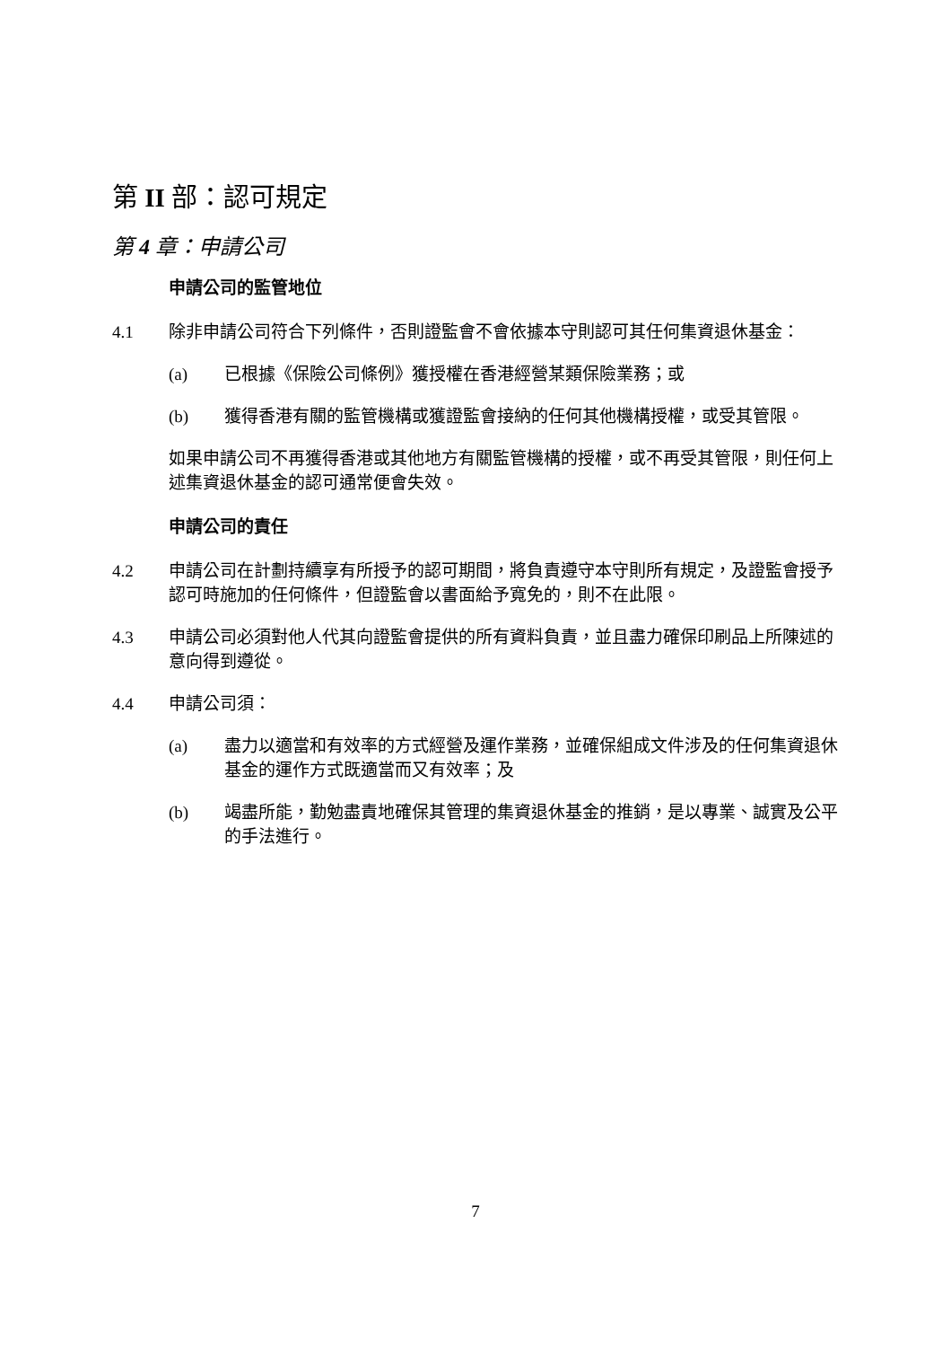第 II 部：認可規定
第 4 章：申請公司
申請公司的監管地位
4.1 除非申請公司符合下列條件，否則證監會不會依據本守則認可其任何集資退休基金：
(a) 已根據《保險公司條例》獲授權在香港經營某類保險業務；或
(b) 獲得香港有關的監管機構或獲證監會接納的任何其他機構授權，或受其管限。
如果申請公司不再獲得香港或其他地方有關監管機構的授權，或不再受其管限，則任何上述集資退休基金的認可通常便會失效。
申請公司的責任
4.2 申請公司在計劃持續享有所授予的認可期間，將負責遵守本守則所有規定，及證監會授予認可時施加的任何條件，但證監會以書面給予寬免的，則不在此限。
4.3 申請公司必須對他人代其向證監會提供的所有資料負責，並且盡力確保印刷品上所陳述的意向得到遵從。
4.4 申請公司須：
(a) 盡力以適當和有效率的方式經營及運作業務，並確保組成文件涉及的任何集資退休基金的運作方式既適當而又有效率；及
(b) 竭盡所能，勤勉盡責地確保其管理的集資退休基金的推銷，是以專業、誠實及公平的手法進行。
7